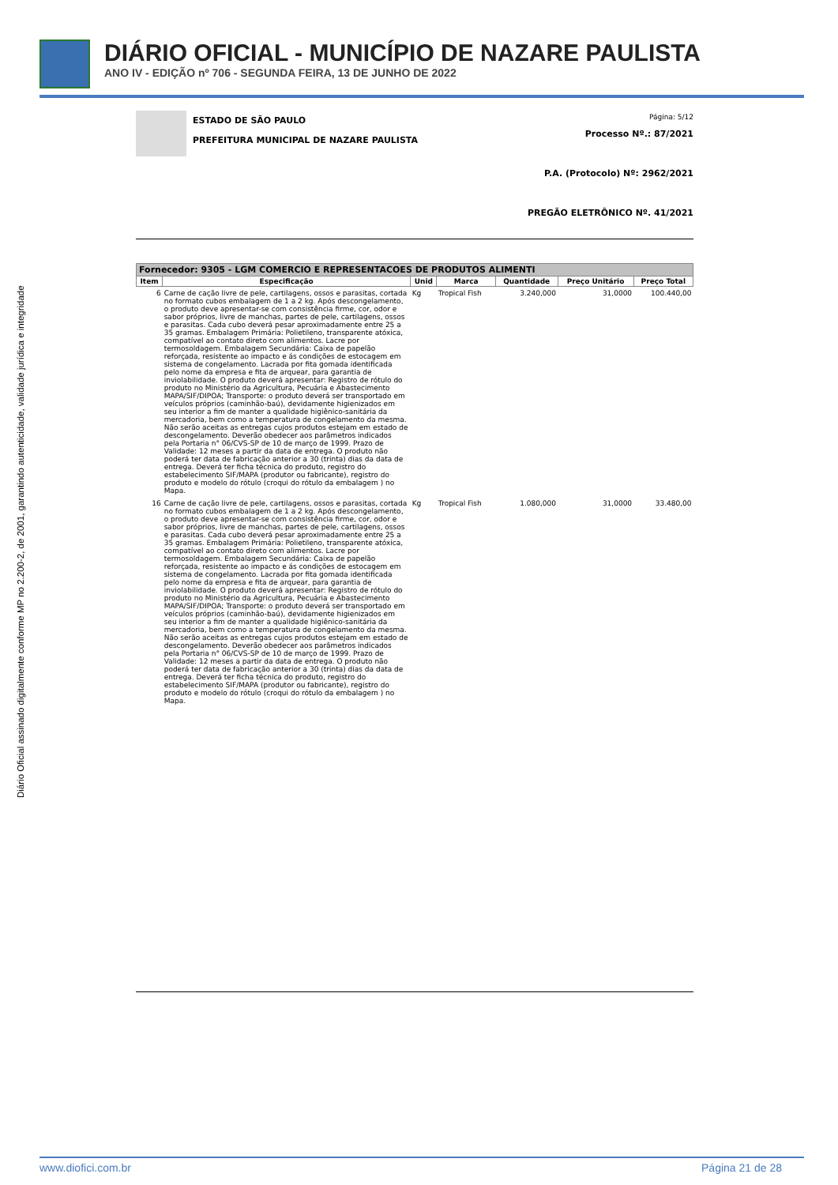DIÁRIO OFICIAL - MUNICÍPIO DE NAZARE PAULISTA
ANO IV - EDIÇÃO nº 706 - SEGUNDA FEIRA, 13 DE JUNHO DE 2022
Diário Oficial assinado digitalmente conforme MP no 2.200-2, de 2001, garantindo autenticidade, validade jurídica e integridade
ESTADO DE SÃO PAULO
PREFEITURA MUNICIPAL DE NAZARE PAULISTA
Página: 5/12
Processo Nº.: 87/2021
P.A. (Protocolo) Nº: 2962/2021
PREGÃO ELETRÔNICO Nº. 41/2021
| Fornecedor: 9305 - LGM COMERCIO E REPRESENTACOES DE PRODUTOS ALIMENTI | | | | | | |
| Item | Especificação | Unid | Marca | Quantidade | Preço Unitário | Preço Total |
| 6 | Carne de cação livre de pele, cartilagens, ossos e parasitas, cortada no formato cubos embalagem de 1 a 2 kg. Após descongelamento, o produto deve apresentar-se com consistência firme, cor, odor e sabor próprios, livre de manchas, partes de pele, cartilagens, ossos e parasitas. Cada cubo deverá pesar aproximadamente entre 25 a 35 gramas. Embalagem Primária: Polietileno, transparente atóxica, compatível ao contato direto com alimentos. Lacre por termosoldagem. Embalagem Secundária: Caixa de papelão reforçada, resistente ao impacto e ás condições de estocagem em sistema de congelamento. Lacrada por fita gomada identificada pelo nome da empresa e fita de arquear, para garantia de inviolabilidade. O produto deverá apresentar: Registro de rótulo do produto no Ministério da Agricultura, Pecuária e Abastecimento MAPA/SIF/DIPOA; Transporte: o produto deverá ser transportado em veículos próprios (caminhão-baú), devidamente higienizados em seu interior a fim de manter a qualidade higiênico-sanitária da mercadoria, bem como a temperatura de congelamento da mesma. Não serão aceitas as entregas cujos produtos estejam em estado de descongelamento. Deverão obedecer aos parâmetros indicados pela Portaria n° 06/CVS-SP de 10 de março de 1999. Prazo de Validade: 12 meses a partir da data de entrega. O produto não poderá ter data de fabricação anterior a 30 (trinta) dias da data de entrega. Deverá ter ficha técnica do produto, registro do estabelecimento SIF/MAPA (produtor ou fabricante), registro do produto e modelo do rótulo (croqui do rótulo da embalagem ) no Mapa. | Kg | Tropical Fish | 3.240,000 | 31,0000 | 100.440,00 |
| 16 | Carne de cação livre de pele, cartilagens, ossos e parasitas, cortada no formato cubos embalagem de 1 a 2 kg. Após descongelamento, o produto deve apresentar-se com consistência firme, cor, odor e sabor próprios, livre de manchas, partes de pele, cartilagens, ossos e parasitas. Cada cubo deverá pesar aproximadamente entre 25 a 35 gramas. Embalagem Primária: Polietileno, transparente atóxica, compatível ao contato direto com alimentos. Lacre por termosoldagem. Embalagem Secundária: Caixa de papelão reforçada, resistente ao impacto e ás condições de estocagem em sistema de congelamento. Lacrada por fita gomada identificada pelo nome da empresa e fita de arquear, para garantia de inviolabilidade. O produto deverá apresentar: Registro de rótulo do produto no Ministério da Agricultura, Pecuária e Abastecimento MAPA/SIF/DIPOA; Transporte: o produto deverá ser transportado em veículos próprios (caminhão-baú), devidamente higienizados em seu interior a fim de manter a qualidade higiênico-sanitária da mercadoria, bem como a temperatura de congelamento da mesma. Não serão aceitas as entregas cujos produtos estejam em estado de descongelamento. Deverão obedecer aos parâmetros indicados pela Portaria n° 06/CVS-SP de 10 de março de 1999. Prazo de Validade: 12 meses a partir da data de entrega. O produto não poderá ter data de fabricação anterior a 30 (trinta) dias da data de entrega. Deverá ter ficha técnica do produto, registro do estabelecimento SIF/MAPA (produtor ou fabricante), registro do produto e modelo do rótulo (croqui do rótulo da embalagem ) no Mapa. | Kg | Tropical Fish | 1.080,000 | 31,0000 | 33.480,00 |
www.diofici.com.br Página 21 de 28